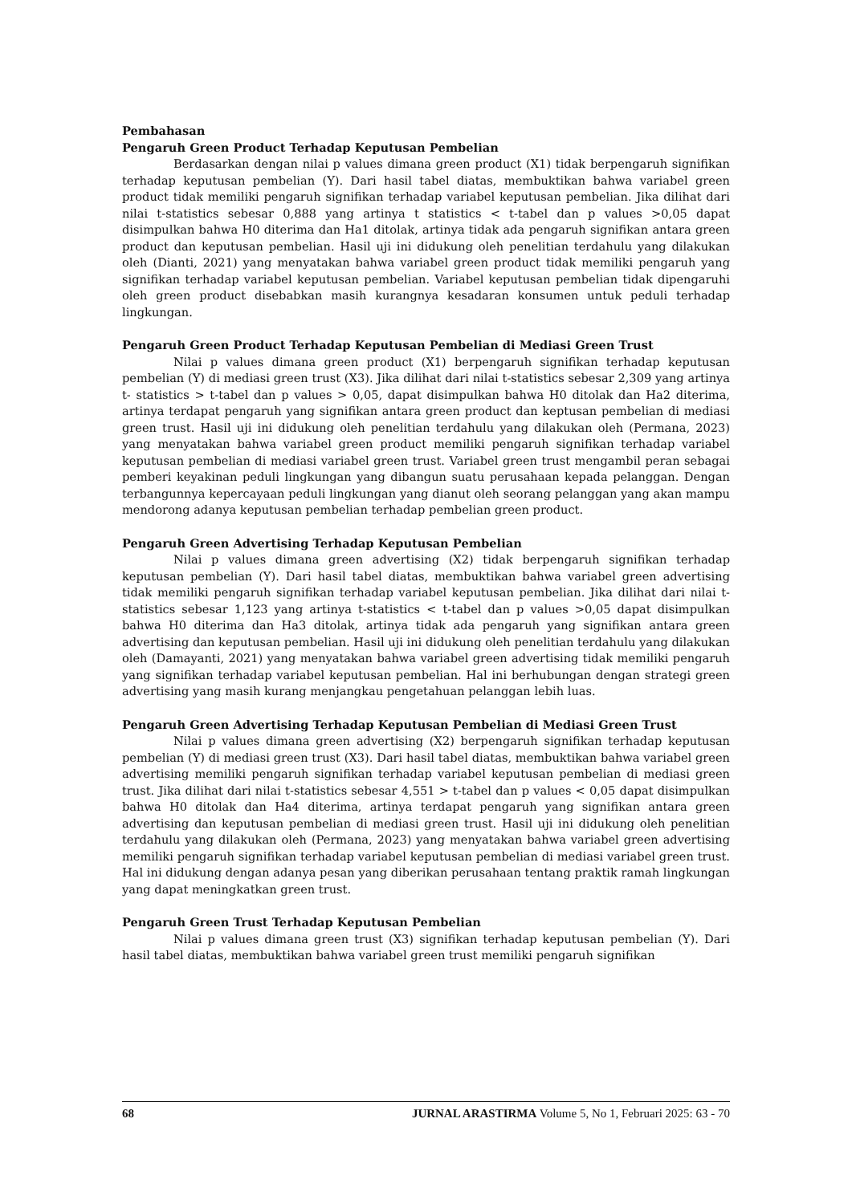Pembahasan
Pengaruh Green Product Terhadap Keputusan Pembelian
Berdasarkan dengan nilai p values dimana green product (X1) tidak berpengaruh signifikan terhadap keputusan pembelian (Y). Dari hasil tabel diatas, membuktikan bahwa variabel green product tidak memiliki pengaruh signifikan terhadap variabel keputusan pembelian. Jika dilihat dari nilai t-statistics sebesar 0,888 yang artinya t statistics < t-tabel dan p values >0,05 dapat disimpulkan bahwa H0 diterima dan Ha1 ditolak, artinya tidak ada pengaruh signifikan antara green product dan keputusan pembelian. Hasil uji ini didukung oleh penelitian terdahulu yang dilakukan oleh (Dianti, 2021) yang menyatakan bahwa variabel green product tidak memiliki pengaruh yang signifikan terhadap variabel keputusan pembelian. Variabel keputusan pembelian tidak dipengaruhi oleh green product disebabkan masih kurangnya kesadaran konsumen untuk peduli terhadap lingkungan.
Pengaruh Green Product Terhadap Keputusan Pembelian di Mediasi Green Trust
Nilai p values dimana green product (X1) berpengaruh signifikan terhadap keputusan pembelian (Y) di mediasi green trust (X3). Jika dilihat dari nilai t-statistics sebesar 2,309 yang artinya t- statistics > t-tabel dan p values > 0,05, dapat disimpulkan bahwa H0 ditolak dan Ha2 diterima, artinya terdapat pengaruh yang signifikan antara green product dan keptusan pembelian di mediasi green trust. Hasil uji ini didukung oleh penelitian terdahulu yang dilakukan oleh (Permana, 2023) yang menyatakan bahwa variabel green product memiliki pengaruh signifikan terhadap variabel keputusan pembelian di mediasi variabel green trust. Variabel green trust mengambil peran sebagai pemberi keyakinan peduli lingkungan yang dibangun suatu perusahaan kepada pelanggan. Dengan terbangunnya kepercayaan peduli lingkungan yang dianut oleh seorang pelanggan yang akan mampu mendorong adanya keputusan pembelian terhadap pembelian green product.
Pengaruh Green Advertising Terhadap Keputusan Pembelian
Nilai p values dimana green advertising (X2) tidak berpengaruh signifikan terhadap keputusan pembelian (Y). Dari hasil tabel diatas, membuktikan bahwa variabel green advertising tidak memiliki pengaruh signifikan terhadap variabel keputusan pembelian. Jika dilihat dari nilai t-statistics sebesar 1,123 yang artinya t-statistics < t-tabel dan p values >0,05 dapat disimpulkan bahwa H0 diterima dan Ha3 ditolak, artinya tidak ada pengaruh yang signifikan antara green advertising dan keputusan pembelian. Hasil uji ini didukung oleh penelitian terdahulu yang dilakukan oleh (Damayanti, 2021) yang menyatakan bahwa variabel green advertising tidak memiliki pengaruh yang signifikan terhadap variabel keputusan pembelian. Hal ini berhubungan dengan strategi green advertising yang masih kurang menjangkau pengetahuan pelanggan lebih luas.
Pengaruh Green Advertising Terhadap Keputusan Pembelian di Mediasi Green Trust
Nilai p values dimana green advertising (X2) berpengaruh signifikan terhadap keputusan pembelian (Y) di mediasi green trust (X3). Dari hasil tabel diatas, membuktikan bahwa variabel green advertising memiliki pengaruh signifikan terhadap variabel keputusan pembelian di mediasi green trust. Jika dilihat dari nilai t-statistics sebesar 4,551 > t-tabel dan p values < 0,05 dapat disimpulkan bahwa H0 ditolak dan Ha4 diterima, artinya terdapat pengaruh yang signifikan antara green advertising dan keputusan pembelian di mediasi green trust. Hasil uji ini didukung oleh penelitian terdahulu yang dilakukan oleh (Permana, 2023) yang menyatakan bahwa variabel green advertising memiliki pengaruh signifikan terhadap variabel keputusan pembelian di mediasi variabel green trust. Hal ini didukung dengan adanya pesan yang diberikan perusahaan tentang praktik ramah lingkungan yang dapat meningkatkan green trust.
Pengaruh Green Trust Terhadap Keputusan Pembelian
Nilai p values dimana green trust (X3) signifikan terhadap keputusan pembelian (Y). Dari hasil tabel diatas, membuktikan bahwa variabel green trust memiliki pengaruh signifikan
68 JURNAL ARASTIRMA Volume 5, No 1, Februari 2025: 63 - 70